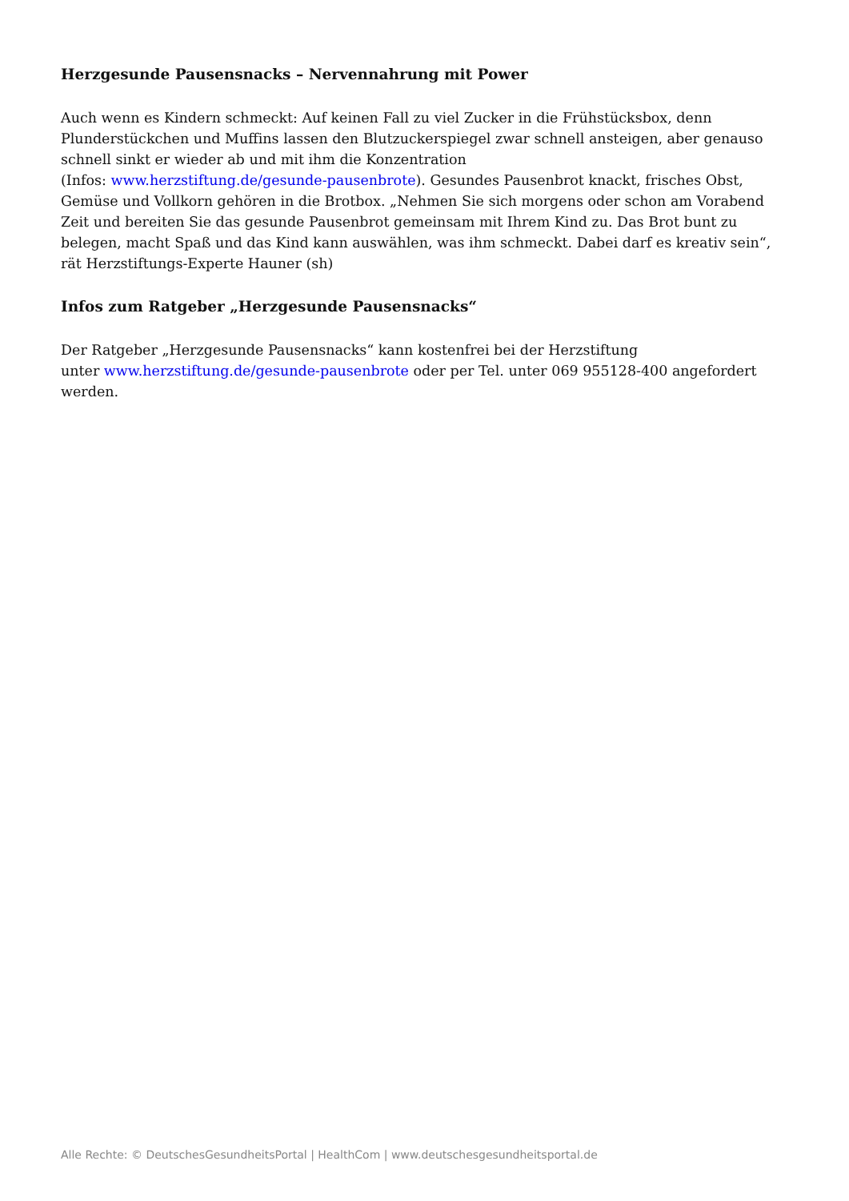Herzgesunde Pausensnacks – Nervennahrung mit Power
Auch wenn es Kindern schmeckt: Auf keinen Fall zu viel Zucker in die Frühstücksbox, denn Plunderstückchen und Muffins lassen den Blutzuckerspiegel zwar schnell ansteigen, aber genauso schnell sinkt er wieder ab und mit ihm die Konzentration
(Infos: www.herzstiftung.de/gesunde-pausenbrote). Gesundes Pausenbrot knackt, frisches Obst, Gemüse und Vollkorn gehören in die Brotbox. „Nehmen Sie sich morgens oder schon am Vorabend Zeit und bereiten Sie das gesunde Pausenbrot gemeinsam mit Ihrem Kind zu. Das Brot bunt zu belegen, macht Spaß und das Kind kann auswählen, was ihm schmeckt. Dabei darf es kreativ sein“, rät Herzstiftungs-Experte Hauner (sh)
Infos zum Ratgeber „Herzgesunde Pausensnacks“
Der Ratgeber „Herzgesunde Pausensnacks“ kann kostenfrei bei der Herzstiftung
unter www.herzstiftung.de/gesunde-pausenbrote oder per Tel. unter 069 955128-400 angefordert werden.
Alle Rechte: © DeutschesGesundheitsPortal | HealthCom | www.deutschesgesundheitsportal.de